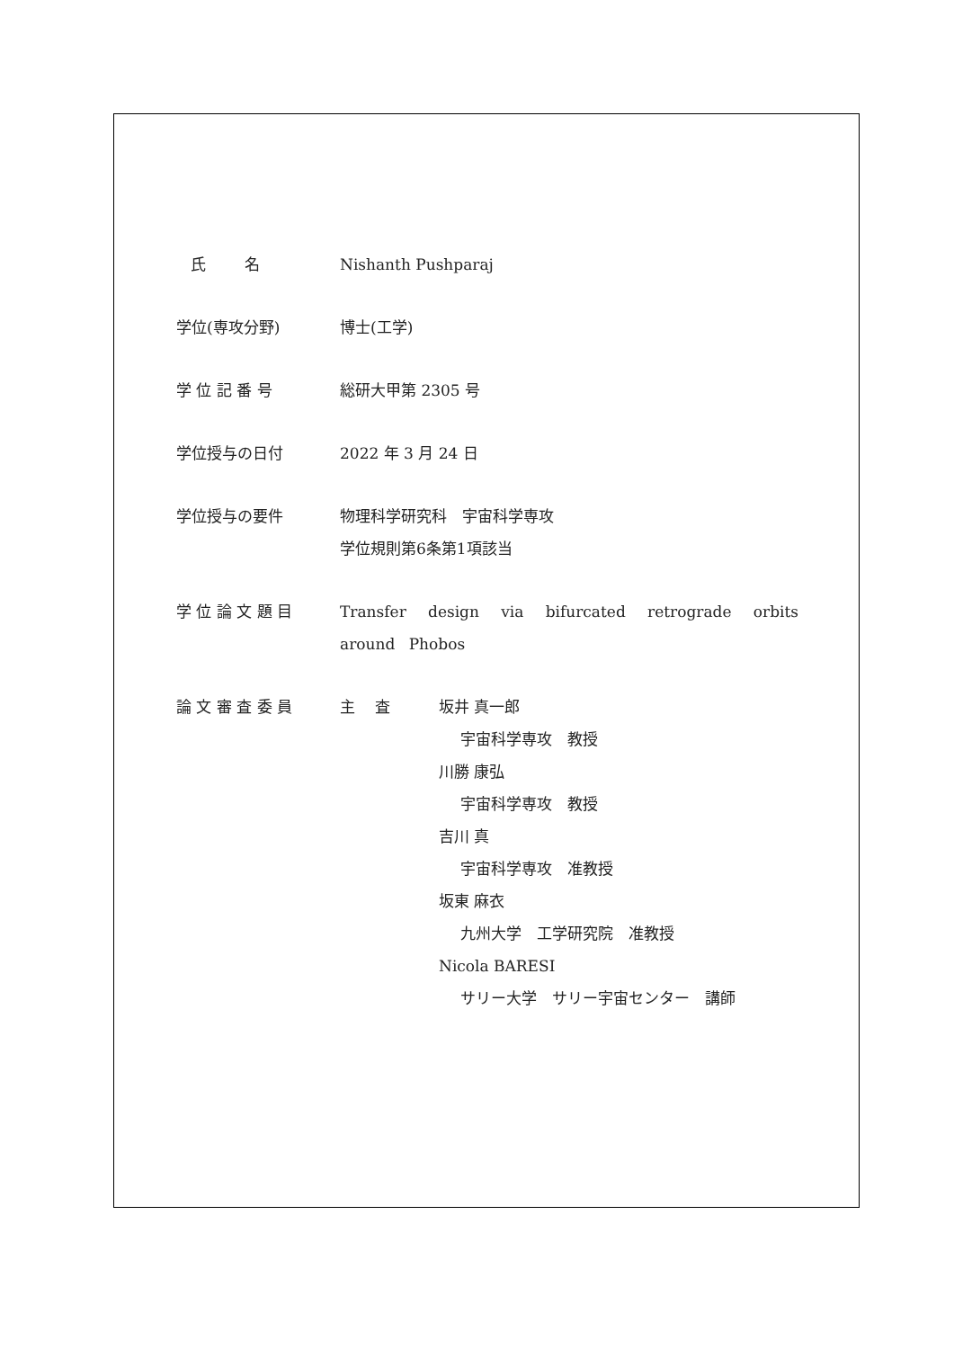氏 名 Nishanth Pushparaj
学位(専攻分野) 博士(工学)
学 位 記 番 号 総研大甲第 2305 号
学位授与の日付 2022 年 3 月 24 日
学位授与の要件 物理科学研究科　宇宙科学専攻
学位規則第6条第1項該当
学 位 論 文 題 目 Transfer design via bifurcated retrograde orbits around Phobos
論 文 審 査 委 員 主　 査 坂井 真一郎
宇宙科学専攻　教授
川勝 康弘
宇宙科学専攻　教授
吉川 真
宇宙科学専攻　准教授
坂東 麻衣
九州大学　工学研究院　准教授
Nicola BARESI
サリー大学　サリー宇宙センター　講師